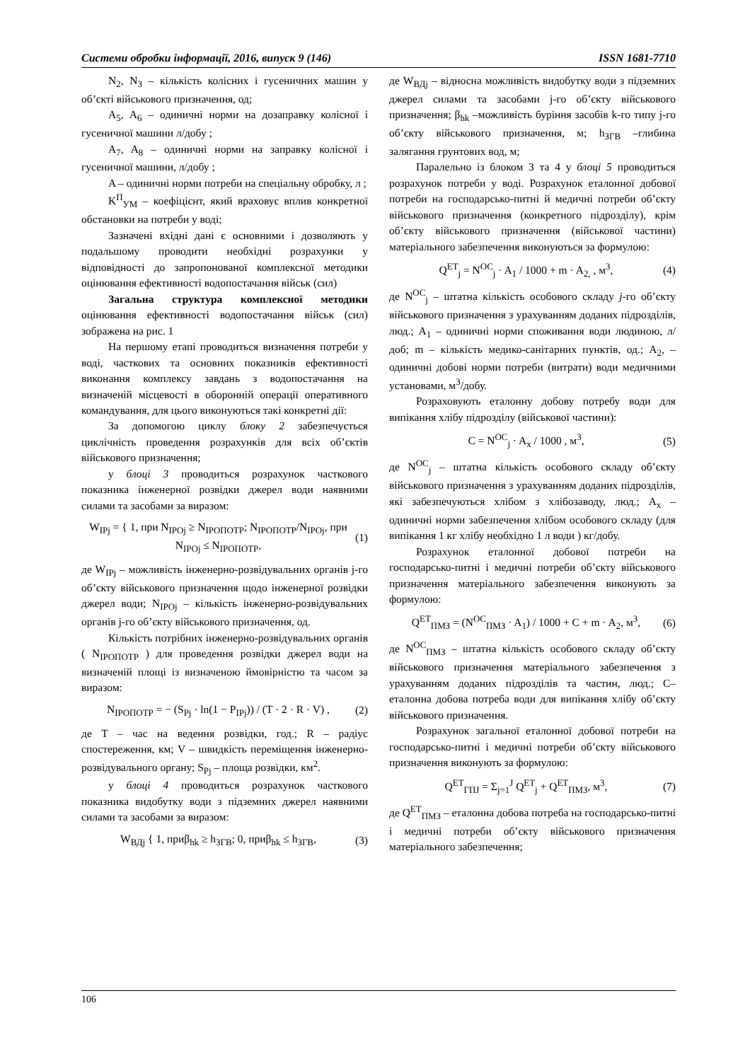Системи обробки інформації, 2016, випуск 9 (146) ISSN 1681-7710
N<sub>2</sub>, N<sub>3</sub> – кількість колісних і гусеничних машин у об’єкті військового призначення, од;
A<sub>5</sub>, A<sub>6</sub> – одиничні норми на дозаправку колісної і гусеничної машини л/добу ;
A<sub>7</sub>, A<sub>8</sub> – одиничні норми на заправку колісної і гусеничної машини, л/добу ;
A – одиничні норми потреби на спеціальну обробку, л ;
K<sup>П</sup><sub>УМ</sub> – коефіцієнт, який враховує вплив конкретної обстановки на потреби у воді;
Зазначені вхідні дані є основними і дозволяють у подальшому проводити необхідні розрахунки у відповідності до запропонованої комплексної методики оцінювання ефективності водопостачання військ (сил)
Загальна структура комплексної методики оцінювання ефективності водопостачання військ (сил) зображена на рис. 1
На першому етапі проводиться визначення потреби у воді, часткових та основних показників ефективності виконання комплексу завдань з водопостачання на визначеній місцевості в оборонній операції оперативного командування, для цього виконуються такі конкретні дії:
За допомогою циклу блоку 2 забезпечується циклічність проведення розрахунків для всіх об’єктів військового призначення;
у блоці 3 проводиться розрахунок часткового показника інженерної розвідки джерел води наявними силами та засобами за виразом:
W<sub>IPj</sub> = { 1, при N<sub>IPOj</sub> ≥ N<sub>IPOПОТР</sub>; N<sub>IPOПОТР</sub>/N<sub>IPOj</sub>, при N<sub>IPOj</sub> ≤ N<sub>IPOПОТР</sub>, (1)
де W<sub>IPj</sub> – можливість інженерно-розвідувальних органів j-го об’єкту військового призначення щодо інженерної розвідки джерел води; N<sub>IPOj</sub> – кількість інженерно-розвідувальних органів j-го об’єкту військового призначення, од.
Кількість потрібних інженерно-розвідувальних органів ( N<sub>IPOПОТР</sub> ) для проведення розвідки джерел води на визначеній площі із визначеною ймовірністю та часом за виразом:
N<sub>IPOПОТР</sub> = − (S<sub>Pj</sub> · ln(1 − P<sub>IPj</sub>)) / (T · 2 · R · V) , (2)
де T – час на ведення розвідки, год.; R – радіус спостереження, км; V – швидкість переміщення інженерно-розвідувального органу; S<sub>Pj</sub> – площа розвідки, км<sup>2</sup>.
у блоці 4 проводиться розрахунок часткового показника видобутку води з підземних джерел наявними силами та засобами за виразом:
W<sub>ВДj</sub> { 1, приβ<sub>hk</sub> ≥ h<sub>ЗГВ</sub>; 0, приβ<sub>hk</sub> ≤ h<sub>ЗГВ</sub>, (3)
де W<sub>ВДj</sub> – відносна можливість видобутку води з підземних джерел силами та засобами j-го об’єкту військового призначення; β<sub>hk</sub> –можливість буріння засобів k-го типу j-го об’єкту військового призначення, м; h<sub>ЗГВ</sub> –глибина залягання грунтових вод, м;
Паралельно із блоком 3 та 4 у блоці 5 проводиться розрахунок потреби у воді. Розрахунок еталонної добової потреби на господарсько-питні й медичні потреби об’єкту військового призначення (конкретного підрозділу), крім об’єкту військового призначення (військової частини) матеріального забезпечення виконуються за формулою:
Q<sup>ET</sup><sub>j</sub> = N<sup>OC</sup><sub>j</sub> · A<sub>1</sub> / 1000 + m · A<sub>2,</sub> , м<sup>3</sup>, (4)
де N<sup>OC</sup><sub>j</sub> – штатна кількість особового складу j-го об’єкту військового призначення з урахуванням доданих підрозділів, люд.; A<sub>1</sub> – одиничні норми споживання води людиною, л/доб; m – кількість медико-санітарних пунктів, од.; A<sub>2</sub>, – одиничні добові норми потреби (витрати) води медичними установами, м<sup>3</sup>/добу.
Розраховують еталонну добову потребу води для випікання хлібу підрозділу (військової частини):
C = N<sup>OC</sup><sub>j</sub> · A<sub>x</sub> / 1000 , м<sup>3</sup>, (5)
де N<sup>OC</sup><sub>j</sub> – штатна кількість особового складу об’єкту військового призначення з урахуванням доданих підрозділів, які забезпечуються хлібом з хлібозаводу, люд.; A<sub>x</sub> – одиничні норми забезпечення хлібом особового складу (для випікання 1 кг хлібу необхідно 1 л води ) кг/добу.
Розрахунок еталонної добової потреби на господарсько-питні і медичні потреби об’єкту військового призначення матеріального забезпечення виконують за формулою:
Q<sup>ET</sup><sub>ПМЗ</sub> = (N<sup>OC</sup><sub>ПМЗ</sub> · A<sub>1</sub>) / 1000 + C + m · A<sub>2</sub>, м<sup>3</sup>, (6)
де N<sup>OC</sup><sub>ПМЗ</sub> – штатна кількість особового складу об’єкту військового призначення матеріального забезпечення з урахуванням доданих підрозділів та частин, люд.; C– еталонна добова потреба води для випікання хлібу об’єкту військового призначення.
Розрахунок загальної еталонної добової потреби на господарсько-питні і медичні потреби об’єкту військового призначення виконують за формулою:
Q<sup>ET</sup><sub>ГПJ</sub> = Σ<sub>j=1</sub><sup>J</sup> Q<sup>ET</sup><sub>j</sub> + Q<sup>ET</sup><sub>ПМЗ</sub>, м<sup>3</sup>, (7)
де Q<sup>ET</sup><sub>ПМЗ</sub> – еталонна добова потреба на господарсько-питні і медичні потреби об’єкту військового призначення матеріального забезпечення;
106